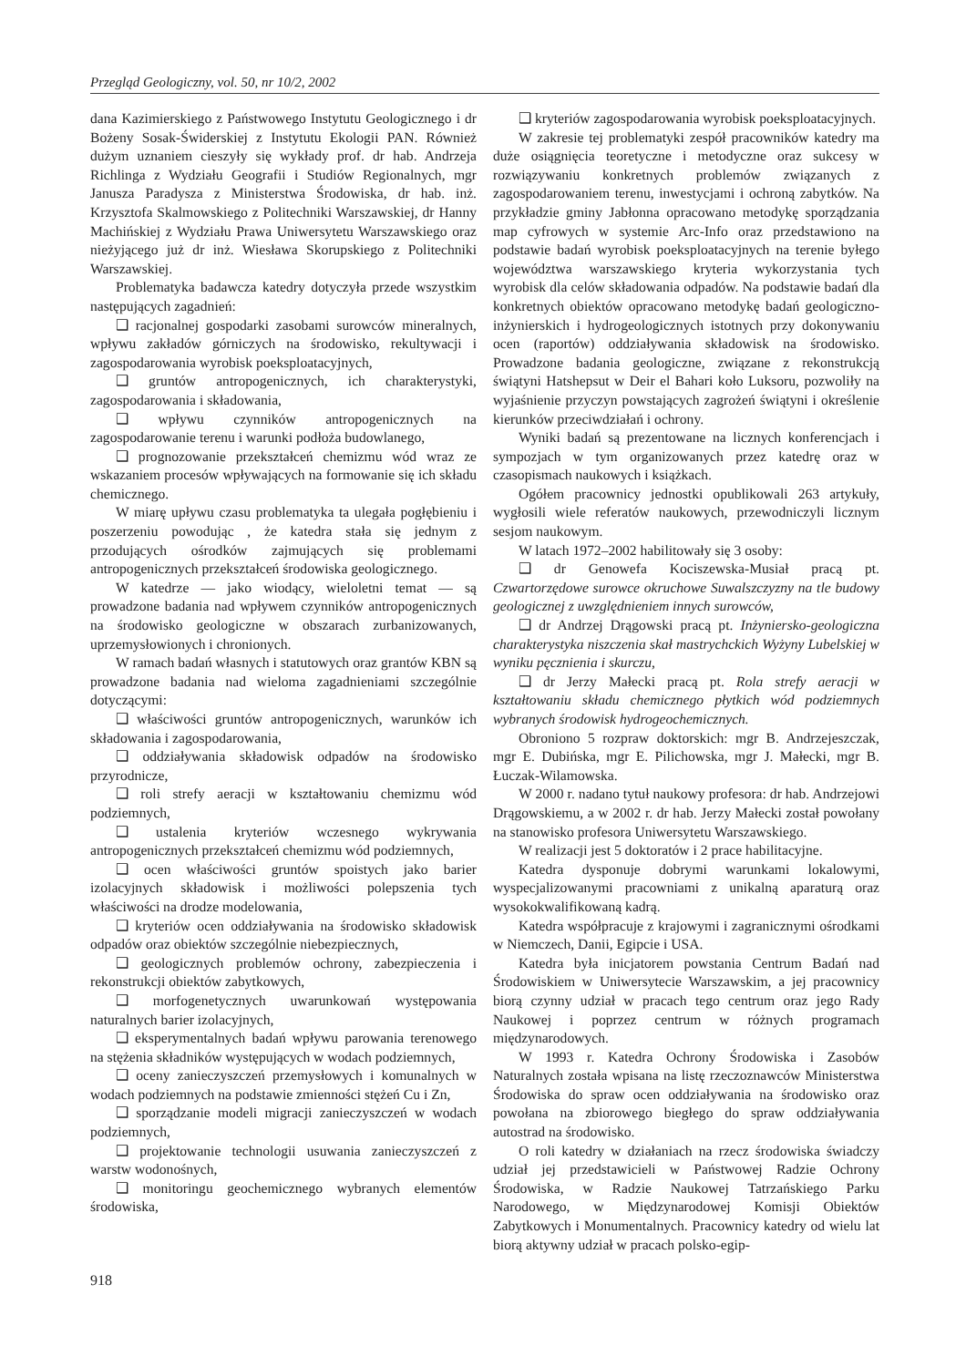Przegląd Geologiczny, vol. 50, nr 10/2, 2002
dana Kazimierskiego z Państwowego Instytutu Geologicznego i dr Bożeny Sosak-Świderskiej z Instytutu Ekologii PAN. Również dużym uznaniem cieszyły się wykłady prof. dr hab. Andrzeja Richlinga z Wydziału Geografii i Studiów Regionalnych, mgr Janusza Paradysza z Ministerstwa Środowiska, dr hab. inż. Krzysztofa Skalmowskiego z Politechniki Warszawskiej, dr Hanny Machińskiej z Wydziału Prawa Uniwersytetu Warszawskiego oraz nieżyjącego już dr inż. Wiesława Skorupskiego z Politechniki Warszawskiej.
Problematyka badawcza katedry dotyczyła przede wszystkim następujących zagadnień:
❑ racjonalnej gospodarki zasobami surowców mineralnych, wpływu zakładów górniczych na środowisko, rekultywacji i zagospodarowania wyrobisk poeksploatacyjnych,
❑ gruntów antropogenicznych, ich charakterystyki, zagospodarowania i składowania,
❑ wpływu czynników antropogenicznych na zagospodarowanie terenu i warunki podłoża budowlanego,
❑ prognozowanie przekształceń chemizmu wód wraz ze wskazaniem procesów wpływających na formowanie się ich składu chemicznego.
W miarę upływu czasu problematyka ta ulegała pogłębieniu i poszerzeniu powodując , że katedra stała się jednym z przodujących ośrodków zajmujących się problemami antropogenicznych przekształceń środowiska geologicznego.
W katedrze — jako wiodący, wieloletni temat — są prowadzone badania nad wpływem czynników antropogenicznych na środowisko geologiczne w obszarach zurbanizowanych, uprzemysłowionych i chronionych.
W ramach badań własnych i statutowych oraz grantów KBN są prowadzone badania nad wieloma zagadnieniami szczególnie dotyczącymi:
❑ właściwości gruntów antropogenicznych, warunków ich składowania i zagospodarowania,
❑ oddziaływania składowisk odpadów na środowisko przyrodnicze,
❑ roli strefy aeracji w kształtowaniu chemizmu wód podziemnych,
❑ ustalenia kryteriów wczesnego wykrywania antropogenicznych przekształceń chemizmu wód podziemnych,
❑ ocen właściwości gruntów spoistych jako barier izolacyjnych składowisk i możliwości polepszenia tych właściwości na drodze modelowania,
❑ kryteriów ocen oddziaływania na środowisko składowisk odpadów oraz obiektów szczególnie niebezpiecznych,
❑ geologicznych problemów ochrony, zabezpieczenia i rekonstrukcji obiektów zabytkowych,
❑ morfogenetycznych uwarunkowań występowania naturalnych barier izolacyjnych,
❑ eksperymentalnych badań wpływu parowania terenowego na stężenia składników występujących w wodach podziemnych,
❑ oceny zanieczyszczeń przemysłowych i komunalnych w wodach podziemnych na podstawie zmienności stężeń Cu i Zn,
❑ sporządzanie modeli migracji zanieczyszczeń w wodach podziemnych,
❑ projektowanie technologii usuwania zanieczyszczeń z warstw wodonośnych,
❑ monitoringu geochemicznego wybranych elementów środowiska,
❑ kryteriów zagospodarowania wyrobisk poeksploatacyjnych.
W zakresie tej problematyki zespół pracowników katedry ma duże osiągnięcia teoretyczne i metodyczne oraz sukcesy w rozwiązywaniu konkretnych problemów związanych z zagospodarowaniem terenu, inwestycjami i ochroną zabytków. Na przykładzie gminy Jabłonna opracowano metodykę sporządzania map cyfrowych w systemie Arc-Info oraz przedstawiono na podstawie badań wyrobisk poeksploatacyjnych na terenie byłego województwa warszawskiego kryteria wykorzystania tych wyrobisk dla celów składowania odpadów. Na podstawie badań dla konkretnych obiektów opracowano metodykę badań geologiczno-inżynierskich i hydrogeologicznych istotnych przy dokonywaniu ocen (raportów) oddziaływania składowisk na środowisko. Prowadzone badania geologiczne, związane z rekonstrukcją świątyni Hatshepsut w Deir el Bahari koło Luksoru, pozwoliły na wyjaśnienie przyczyn powstających zagrożeń świątyni i określenie kierunków przeciwdziałań i ochrony.
Wyniki badań są prezentowane na licznych konferencjach i sympozjach w tym organizowanych przez katedrę oraz w czasopismach naukowych i książkach.
Ogółem pracownicy jednostki opublikowali 263 artykuły, wygłosili wiele referatów naukowych, przewodniczyli licznym sesjom naukowym.
W latach 1972–2002 habilitowały się 3 osoby:
❑ dr Genowefa Kociszewska-Musiał pracą pt. Czwartorzędowe surowce okruchowe Suwalszczyzny na tle budowy geologicznej z uwzględnieniem innych surowców,
❑ dr Andrzej Drągowski pracą pt. Inżyniersko-geologiczna charakterystyka niszczenia skał mastrychckich Wyżyny Lubelskiej w wyniku pęcznienia i skurczu,
❑ dr Jerzy Małecki pracą pt. Rola strefy aeracji w kształtowaniu składu chemicznego płytkich wód podziemnych wybranych środowisk hydrogeochemicznych.
Obroniono 5 rozpraw doktorskich: mgr B. Andrzejeszczak, mgr E. Dubińska, mgr E. Pilichowska, mgr J. Małecki, mgr B. Łuczak-Wilamowska.
W 2000 r. nadano tytuł naukowy profesora: dr hab. Andrzejowi Drągowskiemu, a w 2002 r. dr hab. Jerzy Małecki został powołany na stanowisko profesora Uniwersytetu Warszawskiego.
W realizacji jest 5 doktoratów i 2 prace habilitacyjne.
Katedra dysponuje dobrymi warunkami lokalowymi, wyspecjalizowanymi pracowniami z unikalną aparaturą oraz wysokokwalifikowaną kadrą.
Katedra współpracuje z krajowymi i zagranicznymi ośrodkami w Niemczech, Danii, Egipcie i USA.
Katedra była inicjatorem powstania Centrum Badań nad Środowiskiem w Uniwersytecie Warszawskim, a jej pracownicy biorą czynny udział w pracach tego centrum oraz jego Rady Naukowej i poprzez centrum w różnych programach międzynarodowych.
W 1993 r. Katedra Ochrony Środowiska i Zasobów Naturalnych została wpisana na listę rzeczoznawców Ministerstwa Środowiska do spraw ocen oddziaływania na środowisko oraz powołana na zbiorowego biegłego do spraw oddziaływania autostrad na środowisko.
O roli katedry w działaniach na rzecz środowiska świadczy udział jej przedstawicieli w Państwowej Radzie Ochrony Środowiska, w Radzie Naukowej Tatrzańskiego Parku Narodowego, w Międzynarodowej Komisji Obiektów Zabytkowych i Monumentalnych. Pracownicy katedry od wielu lat biorą aktywny udział w pracach polsko-egip-
918